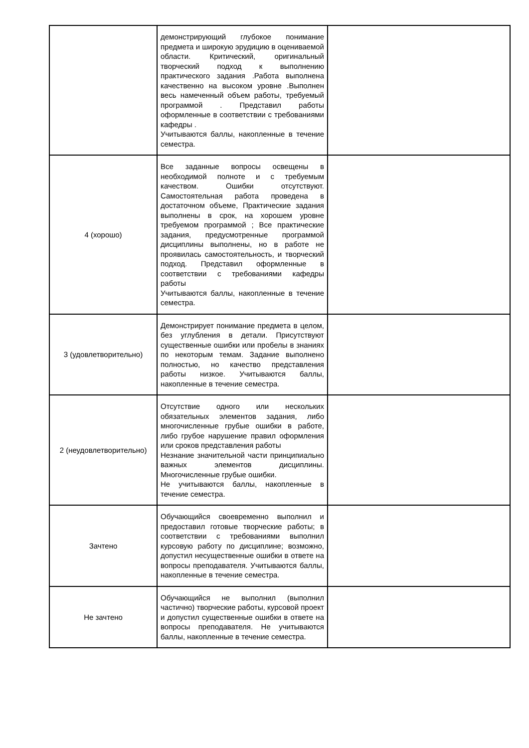| | демонстрирующий глубокое понимание предмета и широкую эрудицию в оцениваемой области. Критический, оригинальный творческий подход к выполнению практического задания .Работа выполнена качественно на высоком уровне .Выполнен весь намеченный объем работы, требуемый программой . Представил работы оформленные в соответствии с требованиями кафедры . Учитываются баллы, накопленные в течение семестра. | |
| 4 (хорошо) | Все заданные вопросы освещены в необходимой полноте и с требуемым качеством. Ошибки отсутствуют. Самостоятельная работа проведена в достаточном объеме, Практические задания выполнены в срок, на хорошем уровне требуемом программой ; Все практические задания, предусмотренные программой дисциплины выполнены, но в работе не проявилась самостоятельность, и творческий подход. Представил оформленные в соответствии с требованиями кафедры работы Учитываются баллы, накопленные в течение семестра. | |
| 3 (удовлетворительно) | Демонстрирует понимание предмета в целом, без углубления в детали. Присутствуют существенные ошибки или пробелы в знаниях по некоторым темам. Задание выполнено полностью, но качество представления работы низкое. Учитываются баллы, накопленные в течение семестра. | |
| 2 (неудовлетворительно) | Отсутствие одного или нескольких обязательных элементов задания, либо многочисленные грубые ошибки в работе, либо грубое нарушение правил оформления или сроков представления работы Незнание значительной части принципиально важных элементов дисциплины. Многочисленные грубые ошибки. Не учитываются баллы, накопленные в течение семестра. | |
| Зачтено | Обучающийся своевременно выполнил и предоставил готовые творческие работы; в соответствии с требованиями выполнил курсовую работу по дисциплине; возможно, допустил несущественные ошибки в ответе на вопросы преподавателя. Учитываются баллы, накопленные в течение семестра. | |
| Не зачтено | Обучающийся не выполнил (выполнил частично) творческие работы, курсовой проект и допустил существенные ошибки в ответе на вопросы преподавателя. Не учитываются баллы, накопленные в течение семестра. | |